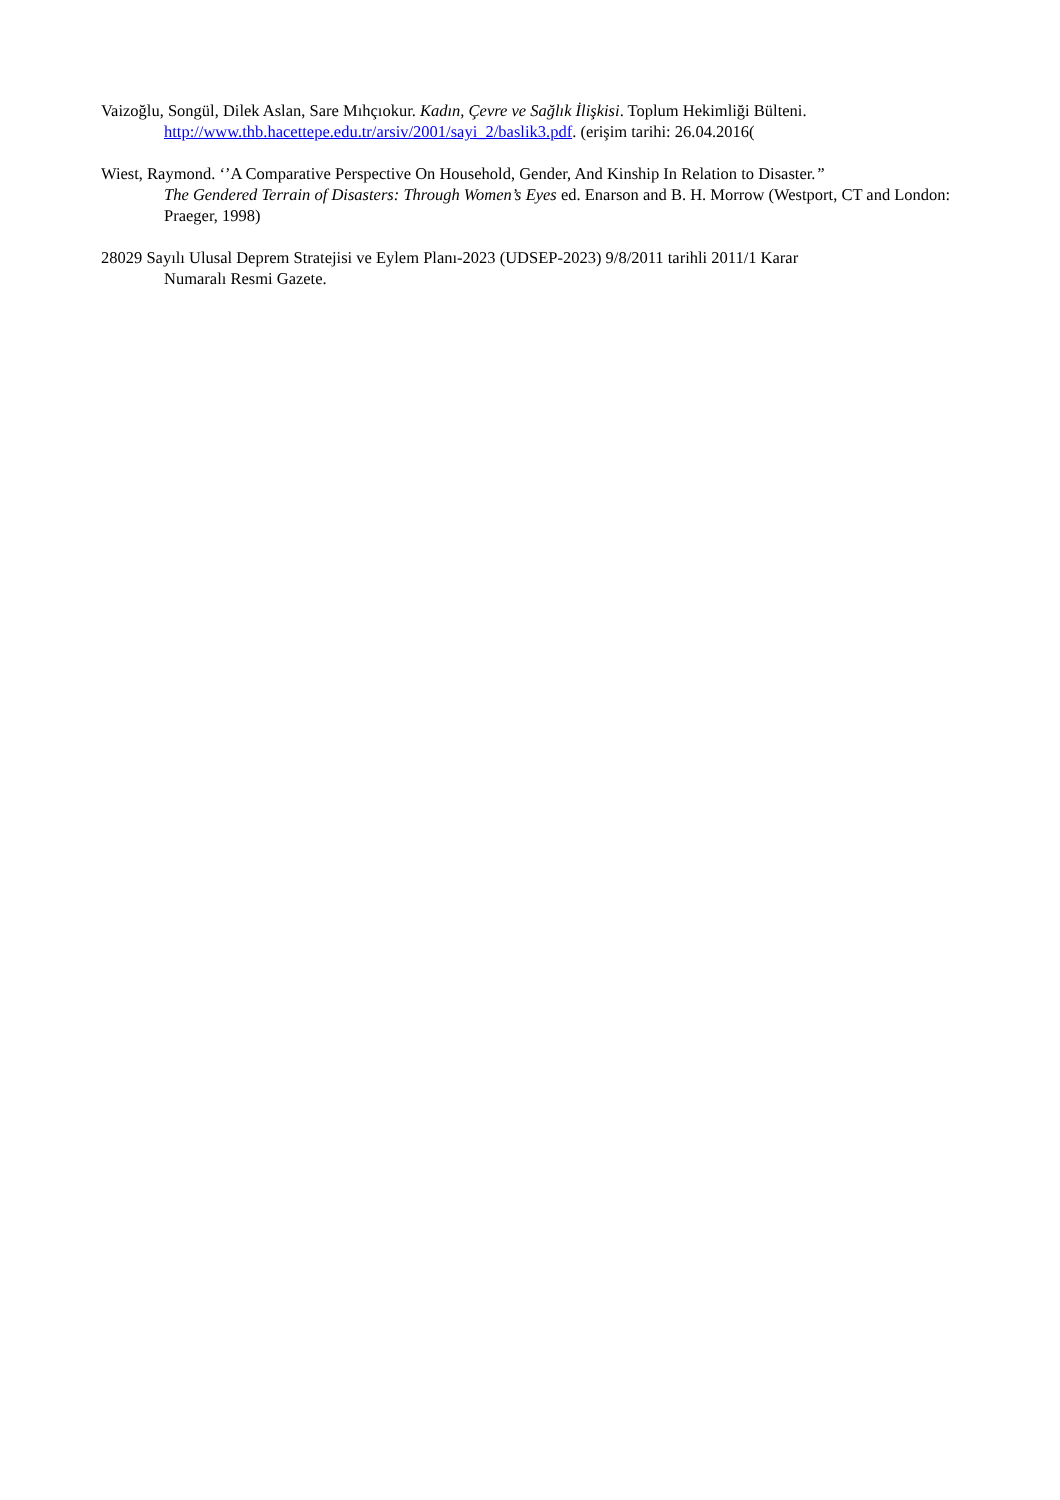Vaizoğlu, Songül, Dilek Aslan, Sare Mıhçıokur. Kadın, Çevre ve Sağlık İlişkisi. Toplum Hekimliği Bülteni.
http://www.thb.hacettepe.edu.tr/arsiv/2001/sayi_2/baslik3.pdf. (erişim tarihi: 26.04.2016(
Wiest, Raymond. ‘’A Comparative Perspective On Household, Gender, And Kinship In Relation to Disaster.”
The Gendered Terrain of Disasters: Through Women’s Eyes ed. Enarson and B. H. Morrow (Westport, CT and London: Praeger, 1998)
28029 Sayılı Ulusal Deprem Stratejisi ve Eylem Planı-2023 (UDSEP-2023) 9/8/2011 tarihli 2011/1 Karar
Numaralı Resmi Gazete.